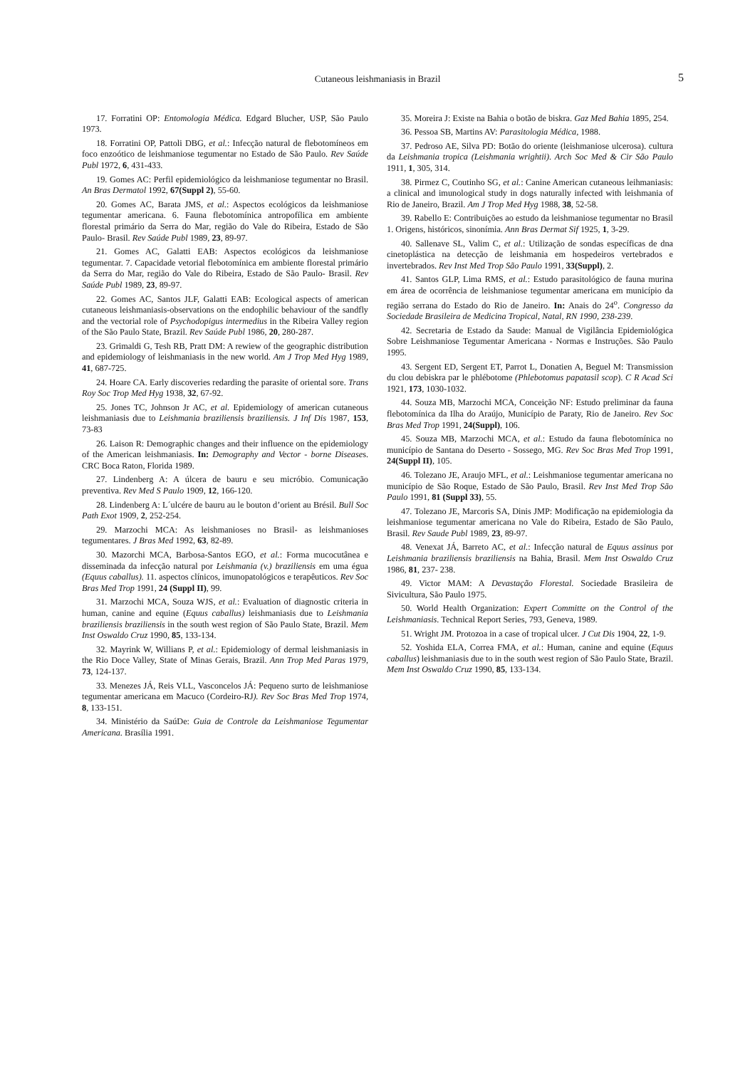Cutaneous leishmaniasis in Brazil 5
17. Forratini OP: Entomologia Médica. Edgard Blucher, USP, São Paulo 1973.
18. Forratini OP, Pattoli DBG, et al.: Infecção natural de flebotomíneos em foco enzoótico de leishmaniose tegumentar no Estado de São Paulo. Rev Saúde Publ 1972, 6, 431-433.
19. Gomes AC: Perfil epidemiológico da leishmaniose tegumentar no Brasil. An Bras Dermatol 1992, 67(Suppl 2), 55-60.
20. Gomes AC, Barata JMS, et al.: Aspectos ecológicos da leishmaniose tegumentar americana. 6. Fauna flebotomínica antropofílica em ambiente florestal primário da Serra do Mar, região do Vale do Ribeira, Estado de São Paulo- Brasil. Rev Saúde Publ 1989, 23, 89-97.
21. Gomes AC, Galatti EAB: Aspectos ecológicos da leishmaniose tegumentar. 7. Capacidade vetorial flebotomínica em ambiente florestal primário da Serra do Mar, região do Vale do Ribeira, Estado de São Paulo- Brasil. Rev Saúde Publ 1989, 23, 89-97.
22. Gomes AC, Santos JLF, Galatti EAB: Ecological aspects of american cutaneous leishmaniasis-observations on the endophilic behaviour of the sandfly and the vectorial role of Psychodopigus intermedius in the Ribeira Valley region of the São Paulo State, Brazil. Rev Saúde Publ 1986, 20, 280-287.
23. Grimaldi G, Tesh RB, Pratt DM: A rewiew of the geographic distribution and epidemiology of leishmaniasis in the new world. Am J Trop Med Hyg 1989, 41, 687-725.
24. Hoare CA. Early discoveries redarding the parasite of oriental sore. Trans Roy Soc Trop Med Hyg 1938, 32, 67-92.
25. Jones TC, Johnson Jr AC, et al. Epidemiology of american cutaneous leishmaniasis due to Leishmania braziliensis braziliensis. J Inf Dis 1987, 153, 73-83
26. Laison R: Demographic changes and their influence on the epidemiology of the American leishmaniasis. In: Demography and Vector - borne Diseases. CRC Boca Raton, Florida 1989.
27. Lindenberg A: A úlcera de bauru e seu micróbio. Comunicação preventiva. Rev Med S Paulo 1909, 12, 166-120.
28. Lindenberg A: L´ulcére de bauru au le bouton d’orient au Brésil. Bull Soc Path Exot 1909, 2, 252-254.
29. Marzochi MCA: As leishmanioses no Brasil- as leishmanioses tegumentares. J Bras Med 1992, 63, 82-89.
30. Mazorchi MCA, Barbosa-Santos EGO, et al.: Forma mucocutânea e disseminada da infecção natural por Leishmania (v.) braziliensis em uma égua (Equus caballus). 11. aspectos clínicos, imunopatológicos e terapêuticos. Rev Soc Bras Med Trop 1991, 24 (Suppl II), 99.
31. Marzochi MCA, Souza WJS, et al.: Evaluation of diagnostic criteria in human, canine and equine (Equus caballus) leishmaniasis due to Leishmania braziliensis braziliensis in the south west region of São Paulo State, Brazil. Mem Inst Oswaldo Cruz 1990, 85, 133-134.
32. Mayrink W, Willians P, et al.: Epidemiology of dermal leishmaniasis in the Rio Doce Valley, State of Minas Gerais, Brazil. Ann Trop Med Paras 1979, 73, 124-137.
33. Menezes JÁ, Reis VLL, Vasconcelos JÁ: Pequeno surto de leishmaniose tegumentar americana em Macuco (Cordeiro-RJ). Rev Soc Bras Med Trop 1974, 8, 133-151.
34. Ministério da SaúDe: Guia de Controle da Leishmaniose Tegumentar Americana. Brasília 1991.
35. Moreira J: Existe na Bahia o botão de biskra. Gaz Med Bahia 1895, 254.
36. Pessoa SB, Martins AV: Parasitologia Médica, 1988.
37. Pedroso AE, Silva PD: Botão do oriente (leishmaniose ulcerosa). cultura da Leishmania tropica (Leishmania wrightii). Arch Soc Med & Cir São Paulo 1911, 1, 305, 314.
38. Pirmez C, Coutinho SG, et al.: Canine American cutaneous leihmaniasis: a clinical and imunological study in dogs naturally infected with leishmania of Rio de Janeiro, Brazil. Am J Trop Med Hyg 1988, 38, 52-58.
39. Rabello E: Contribuições ao estudo da leishmaniose tegumentar no Brasil 1. Origens, históricos, sinonímia. Ann Bras Dermat Sif 1925, 1, 3-29.
40. Sallenave SL, Valim C, et al.: Utilização de sondas específicas de dna cinetoplástica na detecção de leishmania em hospedeiros vertebrados e invertebrados. Rev Inst Med Trop São Paulo 1991, 33(Suppl), 2.
41. Santos GLP, Lima RMS, et al.: Estudo parasitológico de fauna murina em área de ocorrência de leishmaniose tegumentar americana em município da região serrana do Estado do Rio de Janeiro. In: Anais do 24<sup>o</sup>. Congresso da Sociedade Brasileira de Medicina Tropical, Natal, RN 1990, 238-239.
42. Secretaria de Estado da Saude: Manual de Vigilância Epidemiológica Sobre Leishmaniose Tegumentar Americana - Normas e Instruções. São Paulo 1995.
43. Sergent ED, Sergent ET, Parrot L, Donatien A, Beguel M: Transmission du clou debiskra par le phlébotome (Phlebotomus papatasil scop). C R Acad Sci 1921, 173, 1030-1032.
44. Souza MB, Marzochi MCA, Conceição NF: Estudo preliminar da fauna flebotomínica da Ilha do Araújo, Município de Paraty, Rio de Janeiro. Rev Soc Bras Med Trop 1991, 24(Suppl), 106.
45. Souza MB, Marzochi MCA, et al.: Estudo da fauna flebotomínica no município de Santana do Deserto - Sossego, MG. Rev Soc Bras Med Trop 1991, 24(Suppl II), 105.
46. Tolezano JE, Araujo MFL, et al.: Leishmaniose tegumentar americana no município de São Roque, Estado de São Paulo, Brasil. Rev Inst Med Trop São Paulo 1991, 81 (Suppl 33), 55.
47. Tolezano JE, Marcoris SA, Dinis JMP: Modificação na epidemiologia da leishmaniose tegumentar americana no Vale do Ribeira, Estado de São Paulo, Brasil. Rev Saude Publ 1989, 23, 89-97.
48. Venexat JÁ, Barreto AC, et al.: Infecção natural de Equus assinus por Leishmania braziliensis braziliensis na Bahia, Brasil. Mem Inst Oswaldo Cruz 1986, 81, 237- 238.
49. Victor MAM: A Devastação Florestal. Sociedade Brasileira de Sivicultura, São Paulo 1975.
50. World Health Organization: Expert Committe on the Control of the Leishmaniasis. Technical Report Series, 793, Geneva, 1989.
51. Wright JM. Protozoa in a case of tropical ulcer. J Cut Dis 1904, 22, 1-9.
52. Yoshida ELA, Correa FMA, et al.: Human, canine and equine (Equus caballus) leishmaniasis due to in the south west region of São Paulo State, Brazil. Mem Inst Oswaldo Cruz 1990, 85, 133-134.